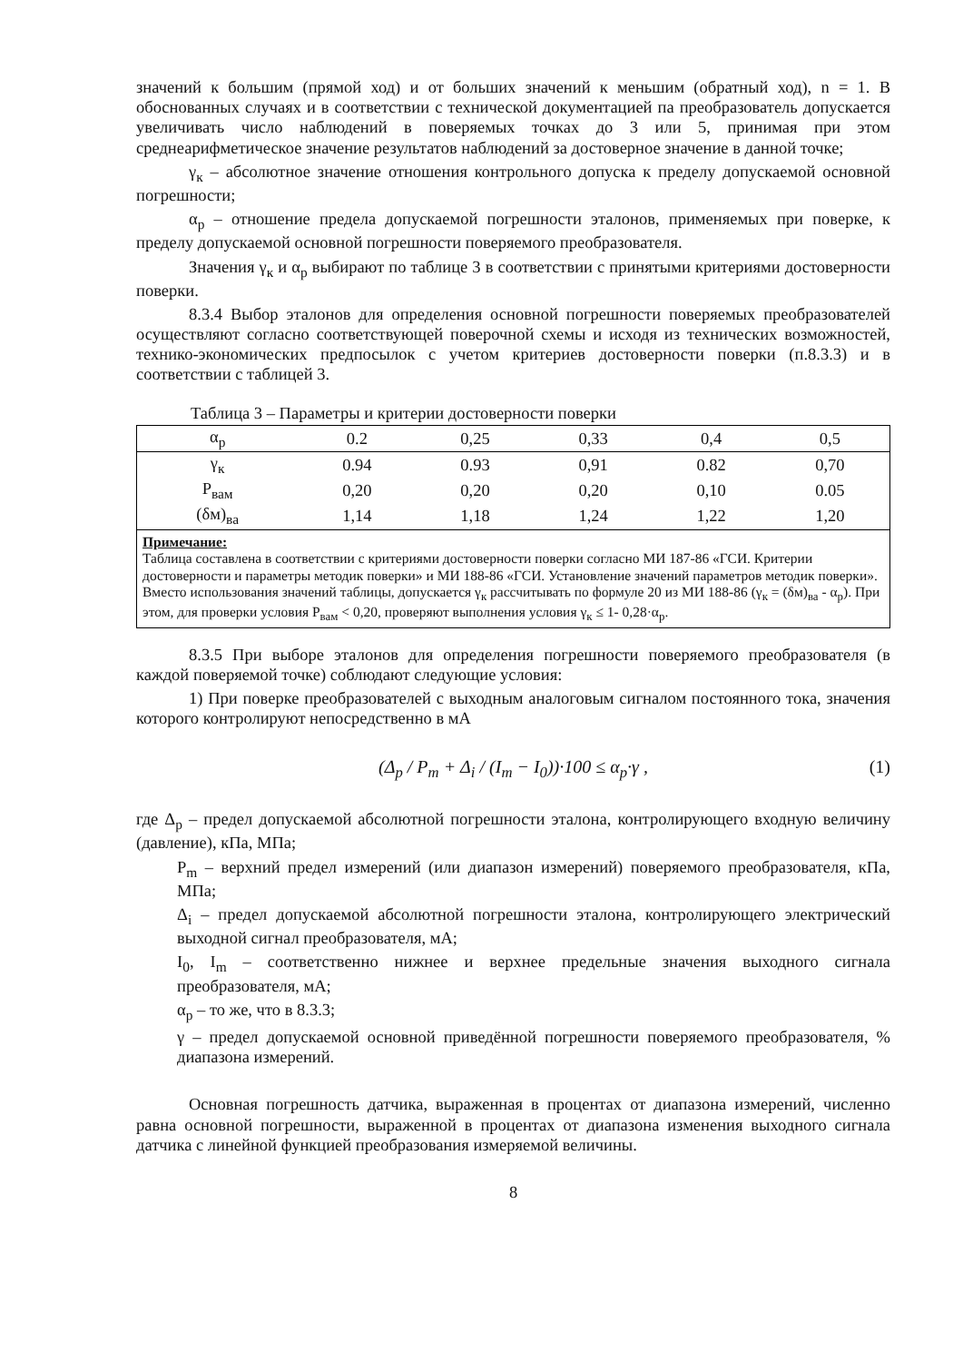значений к большим (прямой ход) и от больших значений к меньшим (обратный ход), n = 1. В обоснованных случаях и в соответствии с технической документацией па преобразователь допускается увеличивать число наблюдений в поверяемых точках до 3 или 5, принимая при этом среднеарифметическое значение результатов наблюдений за достоверное значение в данной точке;
γ<sub>к</sub> – абсолютное значение отношения контрольного допуска к пределу допускаемой основной погрешности;
α<sub>р</sub> – отношение предела допускаемой погрешности эталонов, применяемых при поверке, к пределу допускаемой основной погрешности поверяемого преобразователя.
Значения γ<sub>к</sub> и α<sub>р</sub> выбирают по таблице 3 в соответствии с принятыми критериями достоверности поверки.
8.3.4 Выбор эталонов для определения основной погрешности поверяемых преобразователей осуществляют согласно соответствующей поверочной схемы и исходя из технических возможностей, технико-экономических предпосылок с учетом критериев достоверности поверки (п.8.3.3) и в соответствии с таблицей 3.
Таблица 3 – Параметры и критерии достоверности поверки
| α<sub>р</sub> | 0.2 | 0,25 | 0,33 | 0,4 | 0,5 |
| --- | --- | --- | --- | --- | --- |
| γ<sub>к</sub> | 0.94 | 0.93 | 0,91 | 0.82 | 0,70 |
| P<sub>вам</sub> | 0,20 | 0,20 | 0,20 | 0,10 | 0.05 |
| (δм)<sub>ва</sub> | 1,14 | 1,18 | 1,24 | 1,22 | 1,20 |
| Примечание: Таблица составлена в соответствии с критериями достоверности поверки согласно МИ 187-86 «ГСИ. Критерии достоверности и параметры методик поверки» и МИ 188-86 «ГСИ. Установление значений параметров методик поверки». Вместо использования значений таблицы, допускается γ<sub>к</sub> рассчитывать по формуле 20 из МИ 188-86 (γ<sub>к</sub> = (δм)<sub>ва</sub> - α<sub>р</sub>). При этом, для проверки условия P<sub>вам</sub> < 0,20, проверяют выполнения условия γ<sub>к</sub> ≤ 1- 0,28·α<sub>р</sub>. | | | | | |
8.3.5 При выборе эталонов для определения погрешности поверяемого преобразователя (в каждой поверяемой точке) соблюдают следующие условия:
1) При поверке преобразователей с выходным аналоговым сигналом постоянного тока, значения которого контролируют непосредственно в мА
(Δ<sub>p</sub> / P<sub>m</sub> + Δ<sub>i</sub> / (I<sub>m</sub> − I<sub>0</sub>))·100 ≤ α<sub>p</sub>·γ , (1)
где Δ<sub>р</sub> – предел допускаемой абсолютной погрешности эталона, контролирующего входную величину (давление), кПа, МПа;
P<sub>m</sub> – верхний предел измерений (или диапазон измерений) поверяемого преобразователя, кПа, МПа;
Δ<sub>i</sub> – предел допускаемой абсолютной погрешности эталона, контролирующего электрический выходной сигнал преобразователя, мА;
I<sub>0</sub>, I<sub>m</sub> – соответственно нижнее и верхнее предельные значения выходного сигнала преобразователя, мА;
α<sub>р</sub> – то же, что в 8.3.3;
γ – предел допускаемой основной приведённой погрешности поверяемого преобразователя, % диапазона измерений.
Основная погрешность датчика, выраженная в процентах от диапазона измерений, численно равна основной погрешности, выраженной в процентах от диапазона изменения выходного сигнала датчика с линейной функцией преобразования измеряемой величины.
8